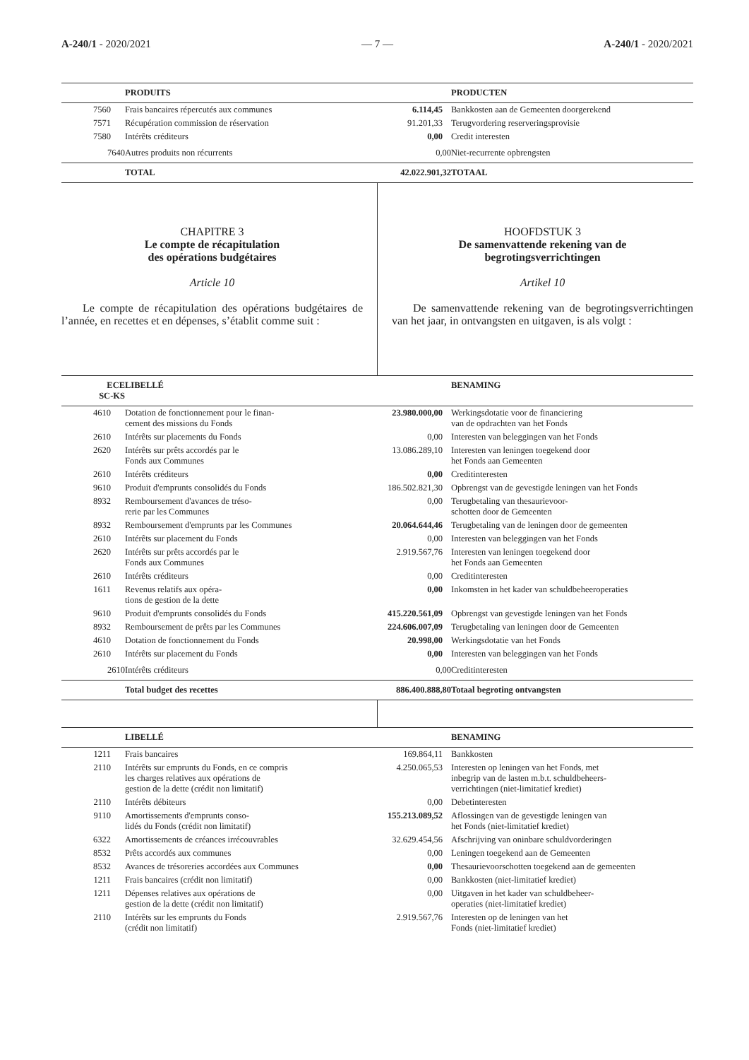A-240/1 - 2020/2021 — 7 — A-240/1 - 2020/2021
| | PRODUITS | | PRODUCTEN |
| --- | --- | --- | --- |
| 7560 | Frais bancaires répercutés aux communes | 6.114,45 | Bankkosten aan de Gemeenten doorgerekend |
| 7571 | Récupération commission de réservation | 91.201,33 | Terugvordering reserveringsprovisie |
| 7580 | Intérêts créditeurs | 0,00 | Credit interesten |
| 7640 | Autres produits non récurrents | 0,00 | Niet-recurrente opbrengsten |
| | TOTAL | 42.022.901,32 | TOTAAL |
CHAPITRE 3
Le compte de récapitulation
des opérations budgétaires
Article 10
Le compte de récapitulation des opérations budgétaires de l’année, en recettes et en dépenses, s’établit comme suit :
HOOFDSTUK 3
De samenvattende rekening van de
begrotingsverrichtingen
Artikel 10
De samenvattende rekening van de begrotingsverrichtingen van het jaar, in ontvangsten en uitgaven, is als volgt :
| ECE SC-KS | LIBELLÉ | | BENAMING |
| --- | --- | --- | --- |
| 4610 | Dotation de fonctionnement pour le finan- cement des missions du Fonds | 23.980.000,00 | Werkingsdotatie voor de financiering van de opdrachten van het Fonds |
| 2610 | Intérêts sur placements du Fonds | 0,00 | Interesten van beleggingen van het Fonds |
| 2620 | Intérêts sur prêts accordés par le Fonds aux Communes | 13.086.289,10 | Interesten van leningen toegekend door het Fonds aan Gemeenten |
| 2610 | Intérêts créditeurs | 0,00 | Creditinteresten |
| 9610 | Produit d'emprunts consolidés du Fonds | 186.502.821,30 | Opbrengst van de gevestigde leningen van het Fonds |
| 8932 | Remboursement d'avances de tréso- rerie par les Communes | 0,00 | Terugbetaling van thesaurievoor- schotten door de Gemeenten |
| 8932 | Remboursement d'emprunts par les Communes | 20.064.644,46 | Terugbetaling van de leningen door de gemeenten |
| 2610 | Intérêts sur placement du Fonds | 0,00 | Interesten van beleggingen van het Fonds |
| 2620 | Intérêts sur prêts accordés par le Fonds aux Communes | 2.919.567,76 | Interesten van leningen toegekend door het Fonds aan Gemeenten |
| 2610 | Intérêts créditeurs | 0,00 | Creditinteresten |
| 1611 | Revenus relatifs aux opéra- tions de gestion de la dette | 0,00 | Inkomsten in het kader van schuldbeheeroperaties |
| 9610 | Produit d'emprunts consolidés du Fonds | 415.220.561,09 | Opbrengst van gevestigde leningen van het Fonds |
| 8932 | Remboursement de prêts par les Communes | 224.606.007,09 | Terugbetaling van leningen door de Gemeenten |
| 4610 | Dotation de fonctionnement du Fonds | 20.998,00 | Werkingsdotatie van het Fonds |
| 2610 | Intérêts sur placement du Fonds | 0,00 | Interesten van beleggingen van het Fonds |
| 2610 | Intérêts créditeurs | 0,00 | Creditinteresten |
| | Total budget des recettes | 886.400.888,80 | Totaal begroting ontvangsten |
| | LIBELLÉ | | BENAMING |
| --- | --- | --- | --- |
| 1211 | Frais bancaires | 169.864,11 | Bankkosten |
| 2110 | Intérêts sur emprunts du Fonds, en ce compris les charges relatives aux opérations de gestion de la dette (crédit non limitatif) | 4.250.065,53 | Interesten op leningen van het Fonds, met inbegrip van de lasten m.b.t. schuldbeheers- verrichtingen (niet-limitatief krediet) |
| 2110 | Intérêts débiteurs | 0,00 | Debetinteresten |
| 9110 | Amortissements d'emprunts conso- lidés du Fonds (crédit non limitatif) | 155.213.089,52 | Aflossingen van de gevestigde leningen van het Fonds (niet-limitatief krediet) |
| 6322 | Amortissements de créances irrécouvrables | 32.629.454,56 | Afschrijving van oninbare schuldvorderingen |
| 8532 | Prêts accordés aux communes | 0,00 | Leningen toegekend aan de Gemeenten |
| 8532 | Avances de trésoreries accordées aux Communes | 0,00 | Thesaurievoorschotten toegekend aan de gemeenten |
| 1211 | Frais bancaires (crédit non limitatif) | 0,00 | Bankkosten (niet-limitatief krediet) |
| 1211 | Dépenses relatives aux opérations de gestion de la dette (crédit non limitatif) | 0,00 | Uitgaven in het kader van schuldbeheer- operaties (niet-limitatief krediet) |
| 2110 | Intérêts sur les emprunts du Fonds (crédit non limitatif) | 2.919.567,76 | Interesten op de leningen van het Fonds (niet-limitatief krediet) |